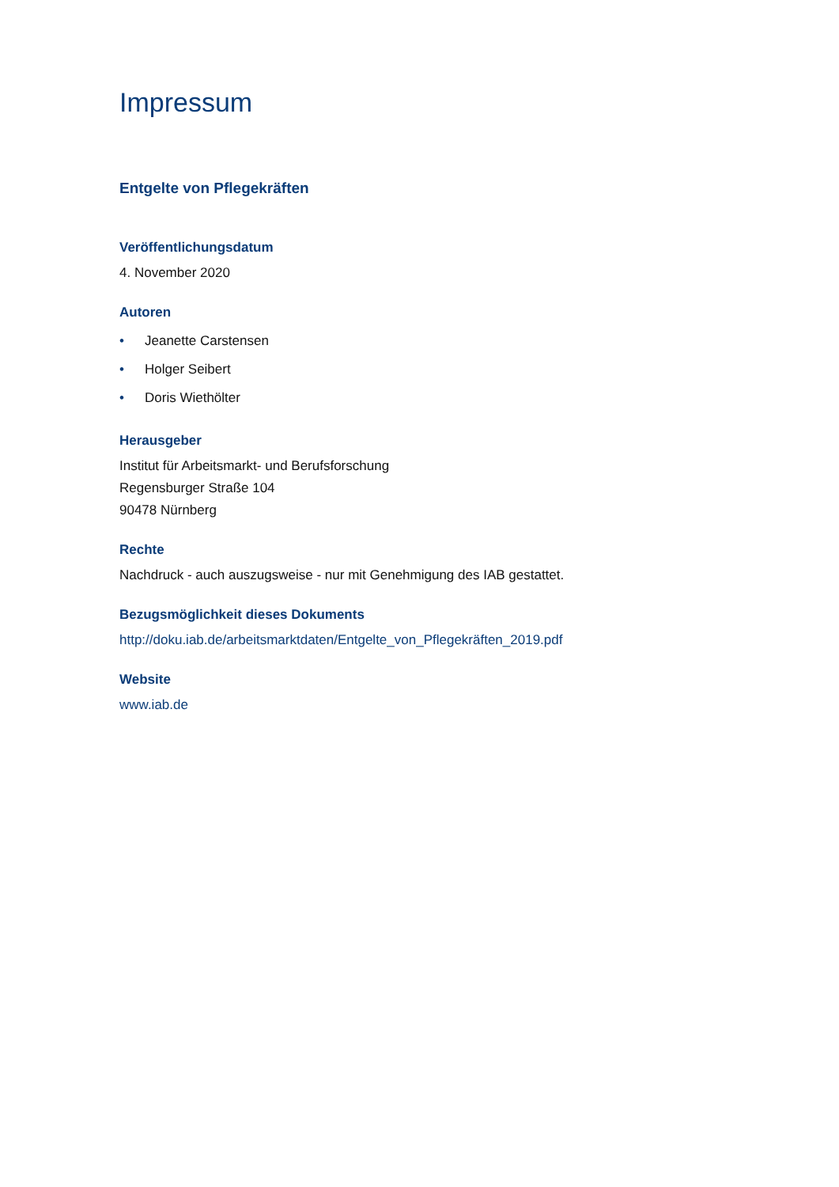Impressum
Entgelte von Pflegekräften
Veröffentlichungsdatum
4. November 2020
Autoren
• Jeanette Carstensen
• Holger Seibert
• Doris Wiethölter
Herausgeber
Institut für Arbeitsmarkt- und Berufsforschung
Regensburger Straße 104
90478 Nürnberg
Rechte
Nachdruck - auch auszugsweise - nur mit Genehmigung des IAB gestattet.
Bezugsmöglichkeit dieses Dokuments
http://doku.iab.de/arbeitsmarktdaten/Entgelte_von_Pflegekräften_2019.pdf
Website
www.iab.de